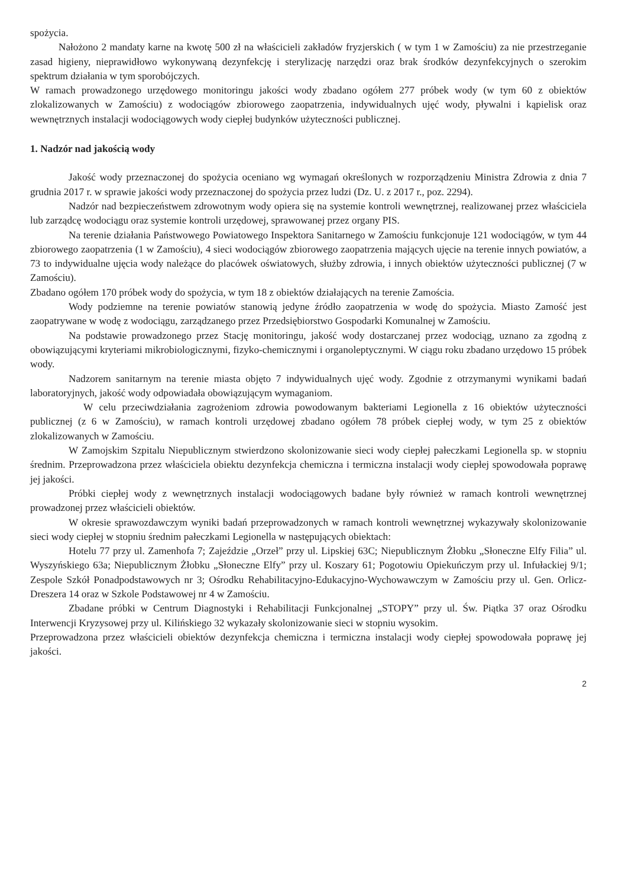spożycia.
Nałożono 2 mandaty karne na kwotę 500 zł na właścicieli zakładów fryzjerskich ( w tym 1 w Zamościu) za nie przestrzeganie zasad higieny, nieprawidłowo wykonywaną dezynfekcję i sterylizację narzędzi oraz brak środków dezynfekcyjnych o szerokim spektrum działania w tym sporobójczych.
W ramach prowadzonego urzędowego monitoringu jakości wody zbadano ogółem 277 próbek wody (w tym 60 z obiektów zlokalizowanych w Zamościu) z wodociągów zbiorowego zaopatrzenia, indywidualnych ujęć wody, pływalni i kąpielisk oraz wewnętrznych instalacji wodociągowych wody ciepłej budynków użyteczności publicznej.
1. Nadzór nad jakością wody
Jakość wody przeznaczonej do spożycia oceniano wg wymagań określonych w rozporządzeniu Ministra Zdrowia z dnia 7 grudnia 2017 r. w sprawie jakości wody przeznaczonej do spożycia przez ludzi (Dz. U. z 2017 r., poz. 2294).
Nadzór nad bezpieczeństwem zdrowotnym wody opiera się na systemie kontroli wewnętrznej, realizowanej przez właściciela lub zarządcę wodociągu oraz systemie kontroli urzędowej, sprawowanej przez organy PIS.
Na terenie działania Państwowego Powiatowego Inspektora Sanitarnego w Zamościu funkcjonuje 121 wodociągów, w tym 44 zbiorowego zaopatrzenia (1 w Zamościu), 4 sieci wodociągów zbiorowego zaopatrzenia mających ujęcie na terenie innych powiatów, a 73 to indywidualne ujęcia wody należące do placówek oświatowych, służby zdrowia, i innych obiektów użyteczności publicznej (7 w Zamościu).
Zbadano ogółem 170 próbek wody do spożycia, w tym 18 z obiektów działających na terenie Zamościa.
Wody podziemne na terenie powiatów stanowią jedyne źródło zaopatrzenia w wodę do spożycia. Miasto Zamość jest zaopatrywane w wodę z wodociągu, zarządzanego przez Przedsiębiorstwo Gospodarki Komunalnej w Zamościu.
Na podstawie prowadzonego przez Stację monitoringu, jakość wody dostarczanej przez wodociąg, uznano za zgodną z obowiązującymi kryteriami mikrobiologicznymi, fizyko-chemicznymi i organoleptycznymi. W ciągu roku zbadano urzędowo 15 próbek wody.
Nadzorem sanitarnym na terenie miasta objęto 7 indywidualnych ujęć wody. Zgodnie z otrzymanymi wynikami badań laboratoryjnych, jakość wody odpowiadała obowiązującym wymaganiom.
W celu przeciwdziałania zagrożeniom zdrowia powodowanym bakteriami Legionella z 16 obiektów użyteczności publicznej (z 6 w Zamościu), w ramach kontroli urzędowej zbadano ogółem 78 próbek ciepłej wody, w tym 25 z obiektów zlokalizowanych w Zamościu.
W Zamojskim Szpitalu Niepublicznym stwierdzono skolonizowanie sieci wody ciepłej pałeczkami Legionella sp. w stopniu średnim. Przeprowadzona przez właściciela obiektu dezynfekcja chemiczna i termiczna instalacji wody ciepłej spowodowała poprawę jej jakości.
Próbki ciepłej wody z wewnętrznych instalacji wodociągowych badane były również w ramach kontroli wewnętrznej prowadzonej przez właścicieli obiektów.
W okresie sprawozdawczym wyniki badań przeprowadzonych w ramach kontroli wewnętrznej wykazywały skolonizowanie sieci wody ciepłej w stopniu średnim pałeczkami Legionella w następujących obiektach:
Hotelu 77 przy ul. Zamenhofa 7; Zajeździe „Orzeł” przy ul. Lipskiej 63C; Niepublicznym Żłobku „Słoneczne Elfy Filia” ul. Wyszyńskiego 63a; Niepublicznym Żłobku „Słoneczne Elfy” przy ul. Koszary 61; Pogotowiu Opiekuńczym przy ul. Infułackiej 9/1; Zespole Szkół Ponadpodstawowych nr 3; Ośrodku Rehabilitacyjno-Edukacyjno-Wychowawczym w Zamościu przy ul. Gen. Orlicz-Dreszera 14 oraz w Szkole Podstawowej nr 4 w Zamościu.
Zbadane próbki w Centrum Diagnostyki i Rehabilitacji Funkcjonalnej „STOPY” przy ul. Św. Piątka 37 oraz Ośrodku Interwencji Kryzysowej przy ul. Kilińskiego 32 wykazały skolonizowanie sieci w stopniu wysokim.
Przeprowadzona przez właścicieli obiektów dezynfekcja chemiczna i termiczna instalacji wody ciepłej spowodowała poprawę jej jakości.
2